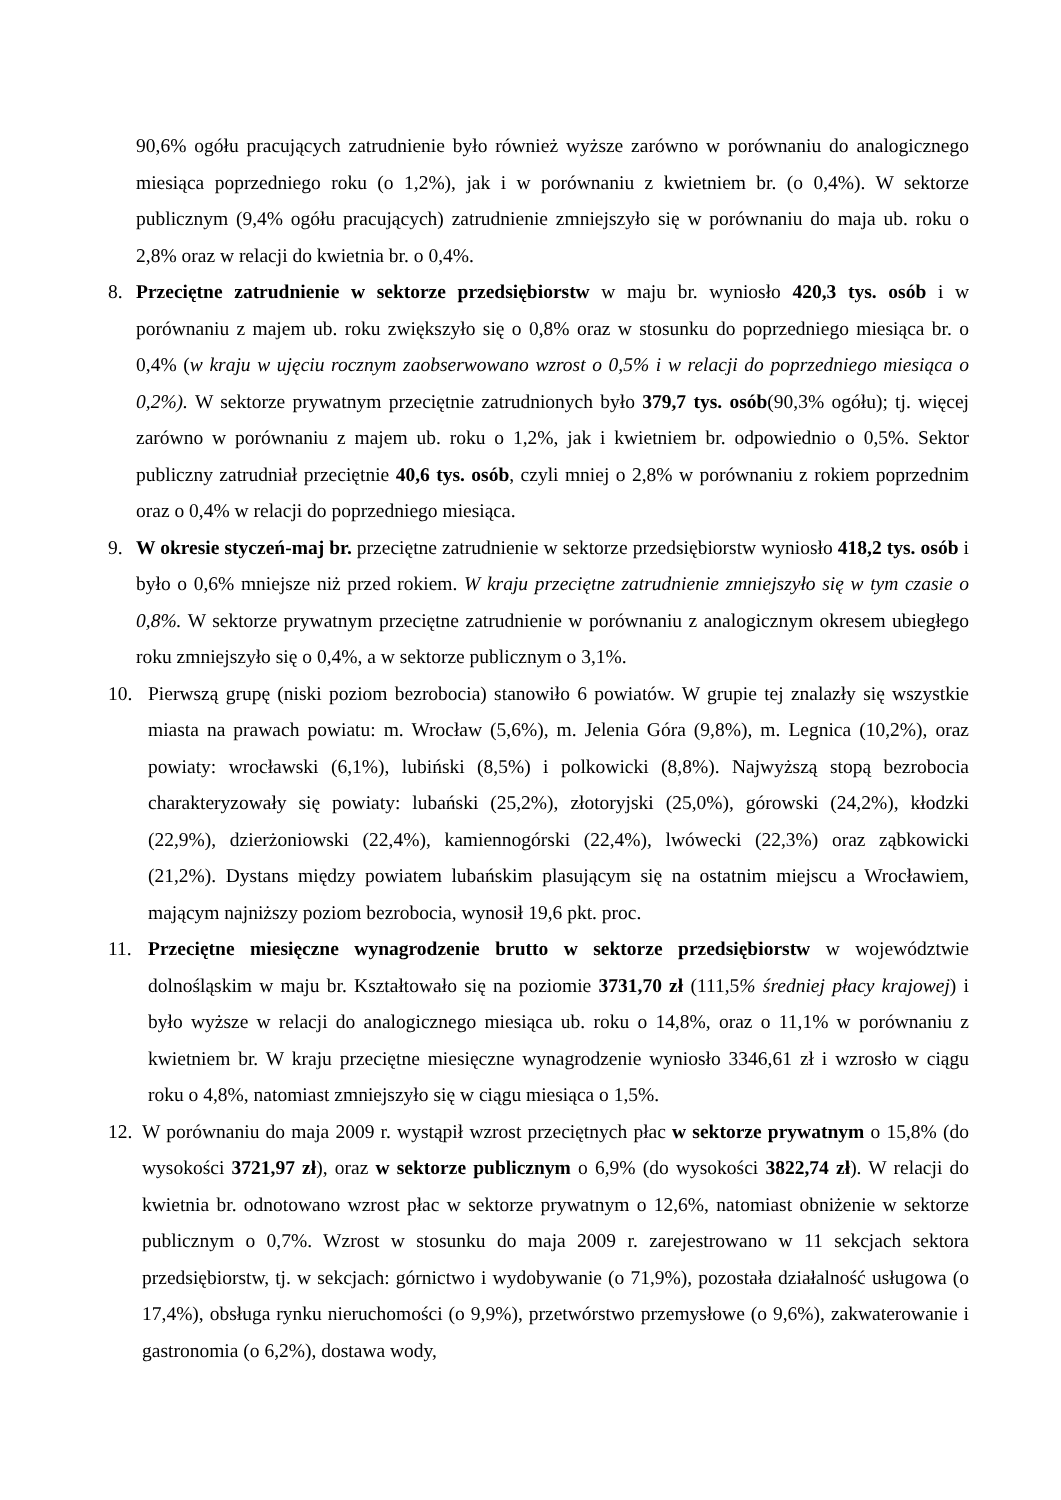90,6% ogółu pracujących zatrudnienie było również wyższe zarówno w porównaniu do analogicznego miesiąca poprzedniego roku (o 1,2%), jak i w porównaniu z kwietniem br. (o 0,4%). W sektorze publicznym (9,4% ogółu pracujących) zatrudnienie zmniejszyło się w porównaniu do maja ub. roku o 2,8% oraz w relacji do kwietnia br. o 0,4%.
8. Przeciętne zatrudnienie w sektorze przedsiębiorstw w maju br. wyniosło 420,3 tys. osób i w porównaniu z majem ub. roku zwiększyło się o 0,8% oraz w stosunku do poprzedniego miesiąca br. o 0,4% (w kraju w ujęciu rocznym zaobserwowano wzrost o 0,5% i w relacji do poprzedniego miesiąca o 0,2%). W sektorze prywatnym przeciętnie zatrudnionych było 379,7 tys. osób(90,3% ogółu); tj. więcej zarówno w porównaniu z majem ub. roku o 1,2%, jak i kwietniem br. odpowiednio o 0,5%. Sektor publiczny zatrudniał przeciętnie 40,6 tys. osób, czyli mniej o 2,8% w porównaniu z rokiem poprzednim oraz o 0,4% w relacji do poprzedniego miesiąca.
9. W okresie styczeń-maj br. przeciętne zatrudnienie w sektorze przedsiębiorstw wyniosło 418,2 tys. osób i było o 0,6% mniejsze niż przed rokiem. W kraju przeciętne zatrudnienie zmniejszyło się w tym czasie o 0,8%. W sektorze prywatnym przeciętne zatrudnienie w porównaniu z analogicznym okresem ubiegłego roku zmniejszyło się o 0,4%, a w sektorze publicznym o 3,1%.
10. Pierwszą grupę (niski poziom bezrobocia) stanowiło 6 powiatów. W grupie tej znalazły się wszystkie miasta na prawach powiatu: m. Wrocław (5,6%), m. Jelenia Góra (9,8%), m. Legnica (10,2%), oraz powiaty: wrocławski (6,1%), lubiński (8,5%) i polkowicki (8,8%). Najwyższą stopą bezrobocia charakteryzowały się powiaty: lubański (25,2%), złotoryjski (25,0%), górowski (24,2%), kłodzki (22,9%), dzierżoniowski (22,4%), kamiennogórski (22,4%), lwówecki (22,3%) oraz ząbkowicki (21,2%). Dystans między powiatem lubańskim plasującym się na ostatnim miejscu a Wrocławiem, mającym najniższy poziom bezrobocia, wynosił 19,6 pkt. proc.
11. Przeciętne miesięczne wynagrodzenie brutto w sektorze przedsiębiorstw w województwie dolnośląskim w maju br. Kształtowało się na poziomie 3731,70 zł (111,5% średniej płacy krajowej) i było wyższe w relacji do analogicznego miesiąca ub. roku o 14,8%, oraz o 11,1% w porównaniu z kwietniem br. W kraju przeciętne miesięczne wynagrodzenie wyniosło 3346,61 zł i wzrosło w ciągu roku o 4,8%, natomiast zmniejszyło się w ciągu miesiąca o 1,5%.
12.
W porównaniu do maja 2009 r. wystąpił wzrost przeciętnych płac w sektorze prywatnym o 15,8% (do wysokości 3721,97 zł), oraz w sektorze publicznym o 6,9% (do wysokości 3822,74 zł). W relacji do kwietnia br. odnotowano wzrost płac w sektorze prywatnym o 12,6%, natomiast obniżenie w sektorze publicznym o 0,7%. Wzrost w stosunku do maja 2009 r. zarejestrowano w 11 sekcjach sektora przedsiębiorstw, tj. w sekcjach: górnictwo i wydobywanie (o 71,9%), pozostała działalność usługowa (o 17,4%), obsługa rynku nieruchomości (o 9,9%), przetwórstwo przemysłowe (o 9,6%), zakwaterowanie i gastronomia (o 6,2%), dostawa wody,